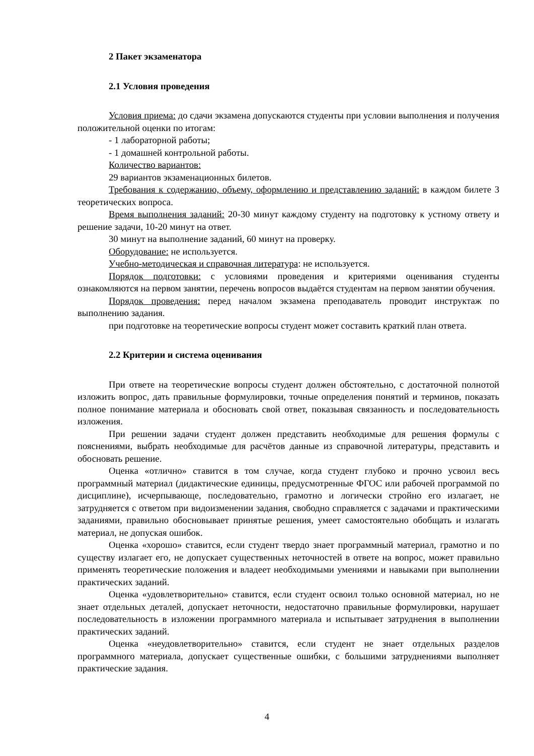2 Пакет экзаменатора
2.1 Условия проведения
Условия приема: до сдачи экзамена допускаются студенты при условии выполнения и получения положительной оценки по итогам:
- 1 лабораторной работы;
- 1 домашней контрольной работы.
Количество вариантов:
29 вариантов экзаменационных билетов.
Требования к содержанию, объему, оформлению и представлению заданий: в каждом билете 3 теоретических вопроса.
Время выполнения заданий: 20-30 минут каждому студенту на подготовку к устному ответу и решение задачи, 10-20 минут на ответ.
30 минут на выполнение заданий, 60 минут на проверку.
Оборудование: не используется.
Учебно-методическая и справочная литература: не используется.
Порядок подготовки: с условиями проведения и критериями оценивания студенты ознакомляются на первом занятии, перечень вопросов выдаётся студентам на первом занятии обучения.
Порядок проведения: перед началом экзамена преподаватель проводит инструктаж по выполнению задания.
при подготовке на теоретические вопросы студент может составить краткий план ответа.
2.2 Критерии и система оценивания
При ответе на теоретические вопросы студент должен обстоятельно, с достаточной полнотой изложить вопрос, дать правильные формулировки, точные определения понятий и терминов, показать полное понимание материала и обосновать свой ответ, показывая связанность и последовательность изложения.
При решении задачи студент должен представить необходимые для решения формулы с пояснениями, выбрать необходимые для расчётов данные из справочной литературы, представить и обосновать решение.
Оценка «отлично» ставится в том случае, когда студент глубоко и прочно усвоил весь программный материал (дидактические единицы, предусмотренные ФГОС или рабочей программой по дисциплине), исчерпывающе, последовательно, грамотно и логически стройно его излагает, не затрудняется с ответом при видоизменении задания, свободно справляется с задачами и практическими заданиями, правильно обосновывает принятые решения, умеет самостоятельно обобщать и излагать материал, не допуская ошибок.
Оценка «хорошо» ставится, если студент твердо знает программный материал, грамотно и по существу излагает его, не допускает существенных неточностей в ответе на вопрос, может правильно применять теоретические положения и владеет необходимыми умениями и навыками при выполнении практических заданий.
Оценка «удовлетворительно» ставится, если студент освоил только основной материал, но не знает отдельных деталей, допускает неточности, недостаточно правильные формулировки, нарушает последовательность в изложении программного материала и испытывает затруднения в выполнении практических заданий.
Оценка «неудовлетворительно» ставится, если студент не знает отдельных разделов программного материала, допускает существенные ошибки, с большими затруднениями выполняет практические задания.
4